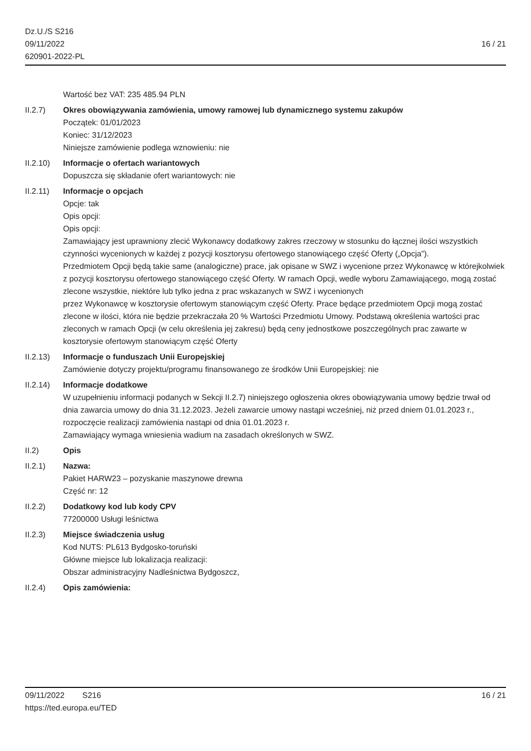Dz.U./S S216
09/11/2022
620901-2022-PL
16 / 21
Wartość bez VAT: 235 485.94 PLN
II.2.7) Okres obowiązywania zamówienia, umowy ramowej lub dynamicznego systemu zakupów
Początek: 01/01/2023
Koniec: 31/12/2023
Niniejsze zamówienie podlega wznowieniu: nie
II.2.10)
Informacje o ofertach wariantowych
Dopuszcza się składanie ofert wariantowych: nie
II.2.11)
Informacje o opcjach
Opcje: tak
Opis opcji:
Opis opcji:
Zamawiający jest uprawniony zlecić Wykonawcy dodatkowy zakres rzeczowy w stosunku do łącznej ilości wszystkich czynności wycenionych w każdej z pozycji kosztorysu ofertowego stanowiącego część Oferty („Opcja”).
Przedmiotem Opcji będą takie same (analogiczne) prace, jak opisane w SWZ i wycenione przez Wykonawcę w którejkolwiek z pozycji kosztorysu ofertowego stanowiącego część Oferty. W ramach Opcji, wedle wyboru Zamawiającego, mogą zostać zlecone wszystkie, niektóre lub tylko jedna z prac wskazanych w SWZ i wycenionych
przez Wykonawcę w kosztorysie ofertowym stanowiącym część Oferty. Prace będące przedmiotem Opcji mogą zostać
zlecone w ilości, która nie będzie przekraczała 20 % Wartości Przedmiotu Umowy. Podstawą określenia wartości prac
zleconych w ramach Opcji (w celu określenia jej zakresu) będą ceny jednostkowe poszczególnych prac zawarte w
kosztorysie ofertowym stanowiącym część Oferty
II.2.13)
Informacje o funduszach Unii Europejskiej
Zamówienie dotyczy projektu/programu finansowanego ze środków Unii Europejskiej: nie
II.2.14)
Informacje dodatkowe
W uzupełnieniu informacji podanych w Sekcji II.2.7) niniejszego ogłoszenia okres obowiązywania umowy będzie trwał od dnia zawarcia umowy do dnia 31.12.2023. Jeżeli zawarcie umowy nastąpi wcześniej, niż przed dniem 01.01.2023 r., rozpoczęcie realizacji zamówienia nastąpi od dnia 01.01.2023 r.
Zamawiający wymaga wniesienia wadium na zasadach określonych w SWZ.
II.2) Opis
II.2.1) Nazwa:
Pakiet HARW23 – pozyskanie maszynowe drewna
Część nr: 12
II.2.2) Dodatkowy kod lub kody CPV
77200000 Usługi leśnictwa
II.2.3) Miejsce świadczenia usług
Kod NUTS: PL613 Bydgosko-toruński
Główne miejsce lub lokalizacja realizacji:
Obszar administracyjny Nadleśnictwa Bydgoszcz,
II.2.4) Opis zamówienia:
09/11/2022 S216 16 / 21
https://ted.europa.eu/TED